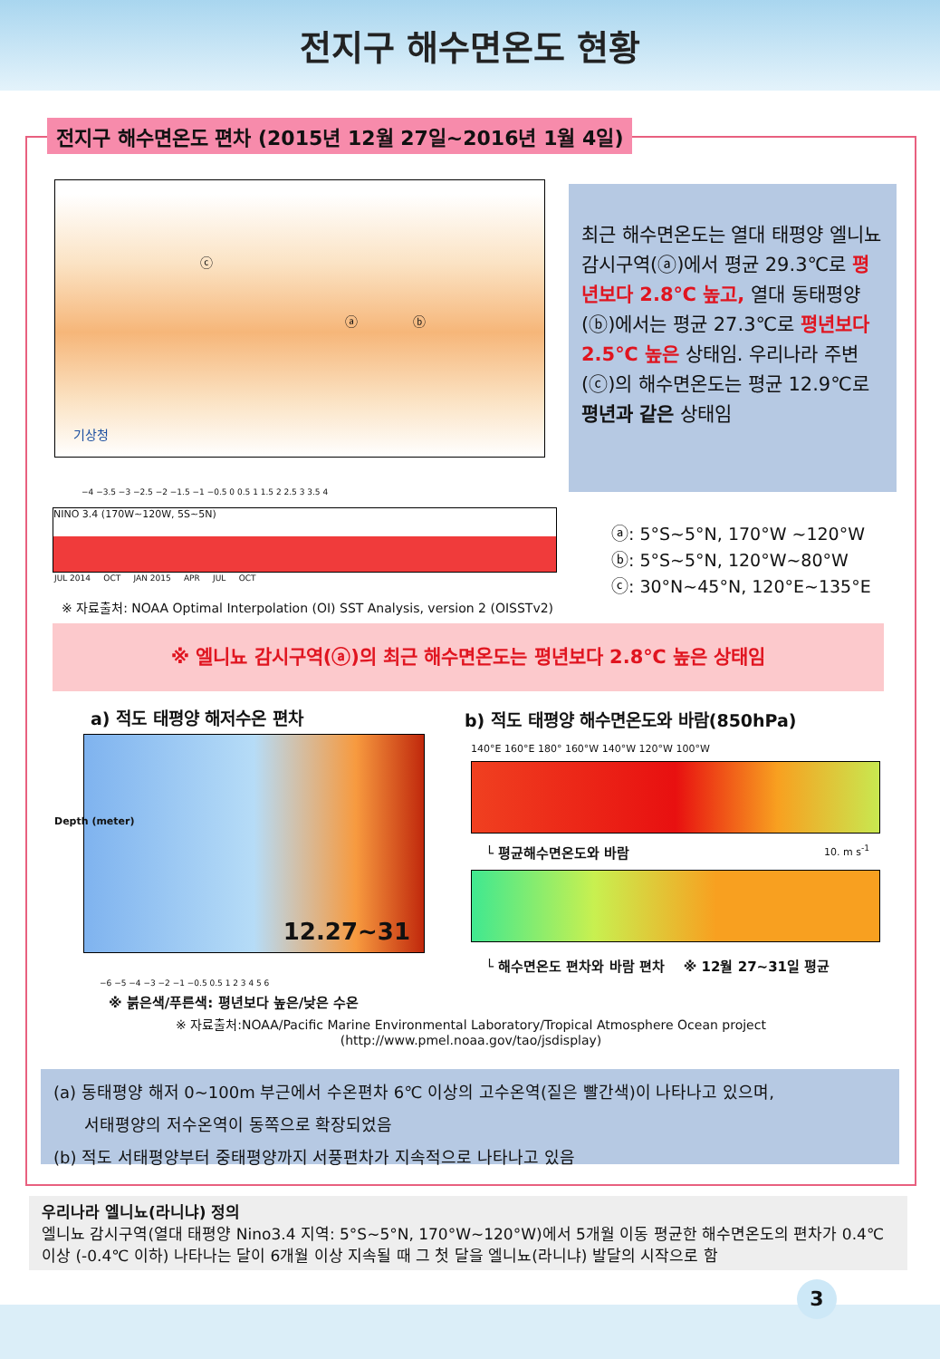전지구 해수면온도 현황
전지구 해수면온도 편차 (2015년 12월 27일~2016년 1월 4일)
기상청
ⓒ
ⓐ ⓑ
−4 −3.5 −3 −2.5 −2 −1.5 −1 −0.5 0 0.5 1 1.5 2 2.5 3 3.5 4
NINO 3.4 (170W~120W, 5S~5N)
JUL 2014 OCT JAN 2015 APR JUL OCT
최근 해수면온도는 열대 태평양 엘니뇨 감시구역(ⓐ)에서 평균 29.3℃로 평년보다 2.8℃ 높고, 열대 동태평양(ⓑ)에서는 평균 27.3℃로 평년보다 2.5℃ 높은 상태임. 우리나라 주변(ⓒ)의 해수면온도는 평균 12.9℃로 평년과 같은 상태임
ⓐ: 5°S~5°N, 170°W ~120°W
ⓑ: 5°S~5°N, 120°W~80°W
ⓒ: 30°N~45°N, 120°E~135°E
※ 자료출처: NOAA Optimal Interpolation (OI) SST Analysis, version 2 (OISSTv2)
※ 엘니뇨 감시구역(ⓐ)의 최근 해수면온도는 평년보다 2.8℃ 높은 상태임
a) 적도 태평양 해저수온 편차
b) 적도 태평양 해수면온도와 바람(850hPa)
12.27~31
Depth (meter)
−6 −5 −4 −3 −2 −1 −0.5 0.5 1 2 3 4 5 6
※ 붉은색/푸른색: 평년보다 높은/낮은 수온
140°E 160°E 180° 160°W 140°W 120°W 100°W
└ 평균해수면온도와 바람 10. m s<sup>-1</sup>
└ 해수면온도 편차와 바람 편차 ※ 12월 27~31일 평균
※ 자료출처:NOAA/Pacific Marine Environmental Laboratory/Tropical Atmosphere Ocean project
(http://www.pmel.noaa.gov/tao/jsdisplay)
(a) 동태평양 해저 0~100m 부근에서 수온편차 6℃ 이상의 고수온역(짙은 빨간색)이 나타나고 있으며,
서태평양의 저수온역이 동쪽으로 확장되었음
(b) 적도 서태평양부터 중태평양까지 서풍편차가 지속적으로 나타나고 있음
우리나라 엘니뇨(라니냐) 정의
엘니뇨 감시구역(열대 태평양 Nino3.4 지역: 5°S~5°N, 170°W~120°W)에서 5개월 이동 평균한 해수면온도의 편차가 0.4℃ 이상 (-0.4℃ 이하) 나타나는 달이 6개월 이상 지속될 때 그 첫 달을 엘니뇨(라니냐) 발달의 시작으로 함
3